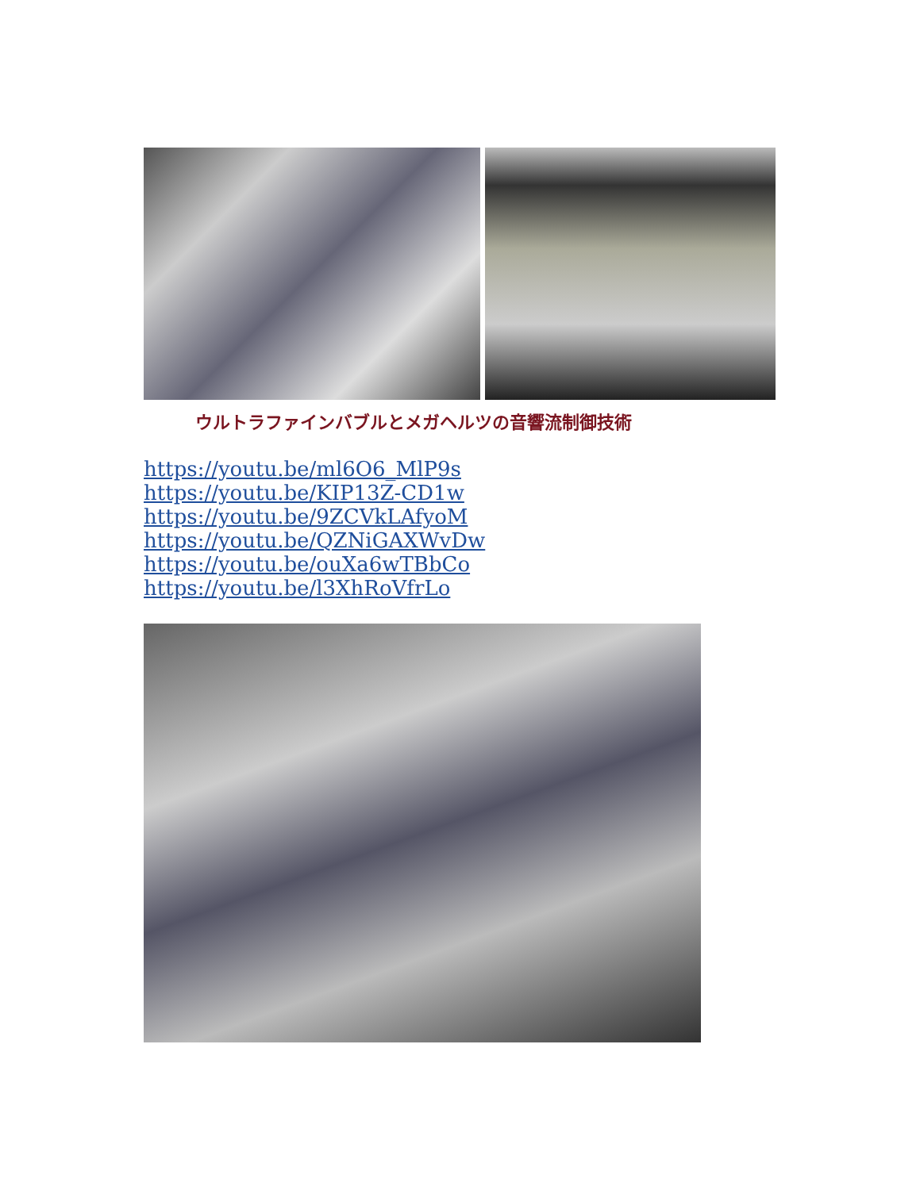ウルトラファインバブルとメガヘルツの音響流制御技術
https://youtu.be/ml6O6_MlP9s
https://youtu.be/KIP13Z-CD1w
https://youtu.be/9ZCVkLAfyoM
https://youtu.be/QZNiGAXWvDw
https://youtu.be/ouXa6wTBbCo
https://youtu.be/l3XhRoVfrLo